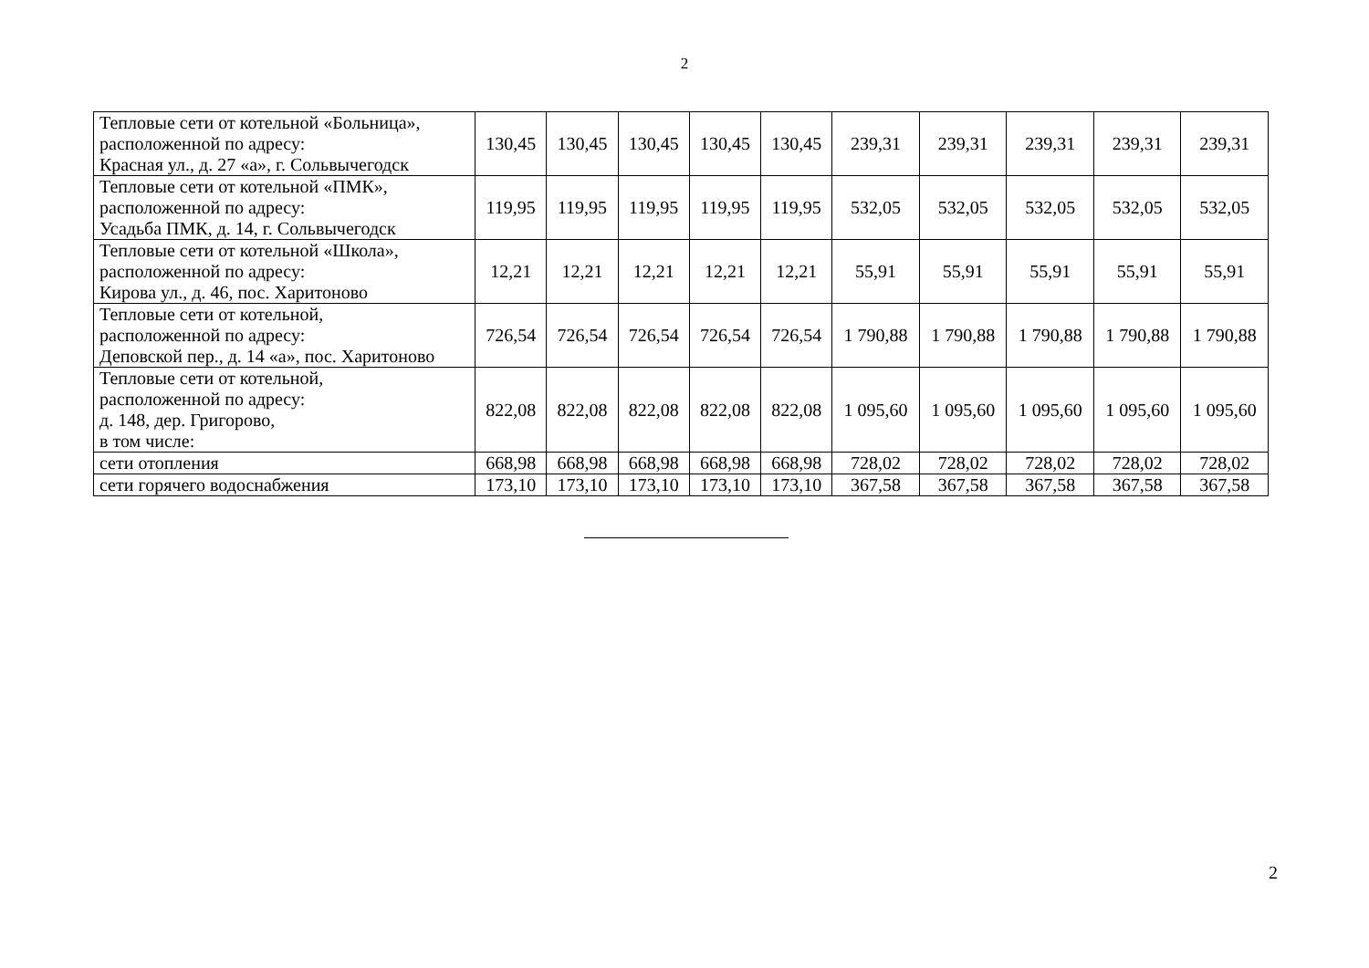2
| Тепловые сети от котельной «Больница», расположенной по адресу: Красная ул., д. 27 «а», г. Сольвычегодск | 130,45 | 130,45 | 130,45 | 130,45 | 130,45 | 239,31 | 239,31 | 239,31 | 239,31 | 239,31 |
| Тепловые сети от котельной «ПМК», расположенной по адресу: Усадьба ПМК, д. 14, г. Сольвычегодск | 119,95 | 119,95 | 119,95 | 119,95 | 119,95 | 532,05 | 532,05 | 532,05 | 532,05 | 532,05 |
| Тепловые сети от котельной «Школа», расположенной по адресу: Кирова ул., д. 46, пос. Харитоново | 12,21 | 12,21 | 12,21 | 12,21 | 12,21 | 55,91 | 55,91 | 55,91 | 55,91 | 55,91 |
| Тепловые сети от котельной, расположенной по адресу: Деповской пер., д. 14 «а», пос. Харитоново | 726,54 | 726,54 | 726,54 | 726,54 | 726,54 | 1 790,88 | 1 790,88 | 1 790,88 | 1 790,88 | 1 790,88 |
| Тепловые сети от котельной, расположенной по адресу: д. 148, дер. Григорово, в том числе: | 822,08 | 822,08 | 822,08 | 822,08 | 822,08 | 1 095,60 | 1 095,60 | 1 095,60 | 1 095,60 | 1 095,60 |
| сети отопления | 668,98 | 668,98 | 668,98 | 668,98 | 668,98 | 728,02 | 728,02 | 728,02 | 728,02 | 728,02 |
| сети горячего водоснабжения | 173,10 | 173,10 | 173,10 | 173,10 | 173,10 | 367,58 | 367,58 | 367,58 | 367,58 | 367,58 |
2